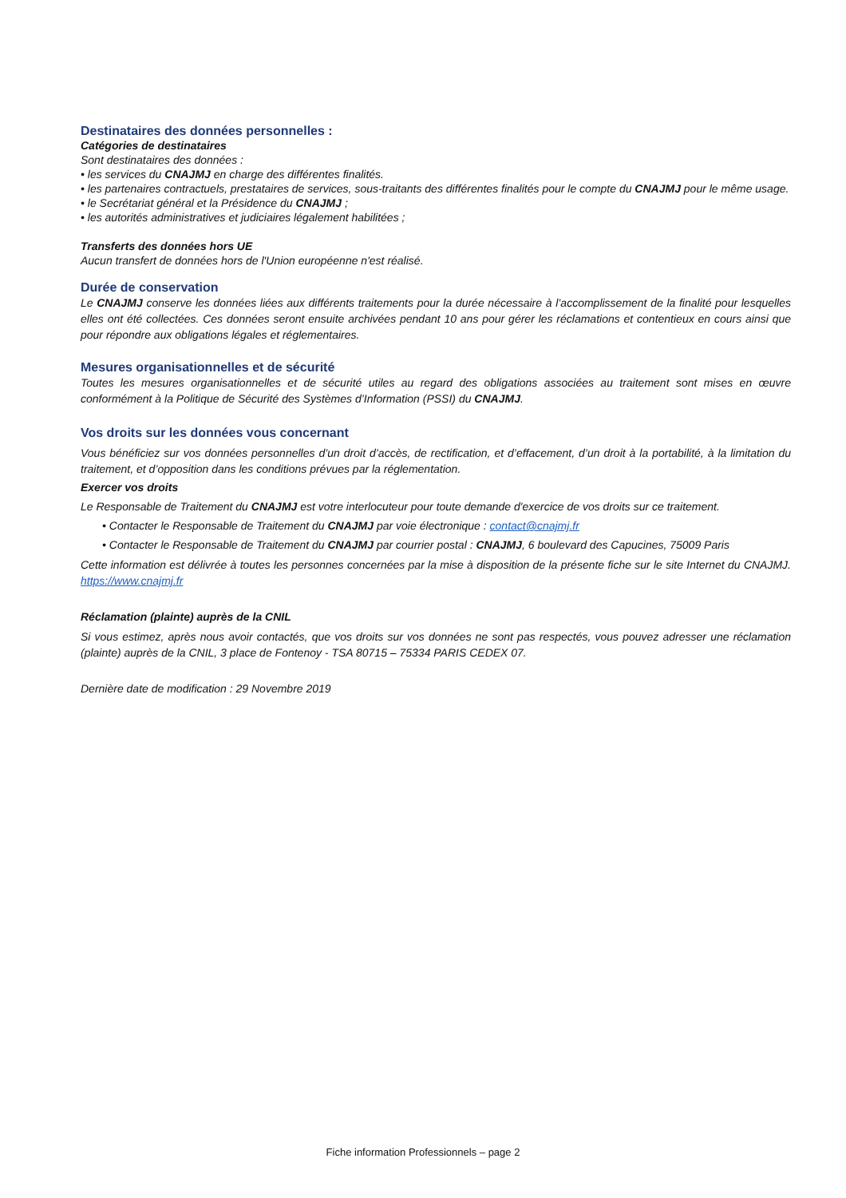Destinataires des données personnelles :
Catégories de destinataires
Sont destinataires des données :
• les services du CNAJMJ en charge des différentes finalités.
• les partenaires contractuels, prestataires de services, sous-traitants des différentes finalités pour le compte du CNAJMJ pour le même usage.
• le Secrétariat général et la Présidence du CNAJMJ ;
• les autorités administratives et judiciaires légalement habilitées ;
Transferts des données hors UE
Aucun transfert de données hors de l'Union européenne n'est réalisé.
Durée de conservation
Le CNAJMJ conserve les données liées aux différents traitements pour la durée nécessaire à l’accomplissement de la finalité pour lesquelles elles ont été collectées. Ces données seront ensuite archivées pendant 10 ans pour gérer les réclamations et contentieux en cours ainsi que pour répondre aux obligations légales et réglementaires.
Mesures organisationnelles et de sécurité
Toutes les mesures organisationnelles et de sécurité utiles au regard des obligations associées au traitement sont mises en œuvre conformément à la Politique de Sécurité des Systèmes d’Information (PSSI) du CNAJMJ.
Vos droits sur les données vous concernant
Vous bénéficiez sur vos données personnelles d’un droit d’accès, de rectification, et d’effacement, d’un droit à la portabilité, à la limitation du traitement, et d’opposition dans les conditions prévues par la réglementation.
Exercer vos droits
Le Responsable de Traitement du CNAJMJ est votre interlocuteur pour toute demande d'exercice de vos droits sur ce traitement.
• Contacter le Responsable de Traitement du CNAJMJ par voie électronique : contact@cnajmj.fr
• Contacter le Responsable de Traitement du CNAJMJ par courrier postal : CNAJMJ, 6 boulevard des Capucines, 75009 Paris
Cette information est délivrée à toutes les personnes concernées par la mise à disposition de la présente fiche sur le site Internet du CNAJMJ. https://www.cnajmj.fr
Réclamation (plainte) auprès de la CNIL
Si vous estimez, après nous avoir contactés, que vos droits sur vos données ne sont pas respectés, vous pouvez adresser une réclamation (plainte) auprès de la CNIL, 3 place de Fontenoy - TSA 80715 – 75334 PARIS CEDEX 07.
Dernière date de modification : 29 Novembre 2019
Fiche information Professionnels – page 2